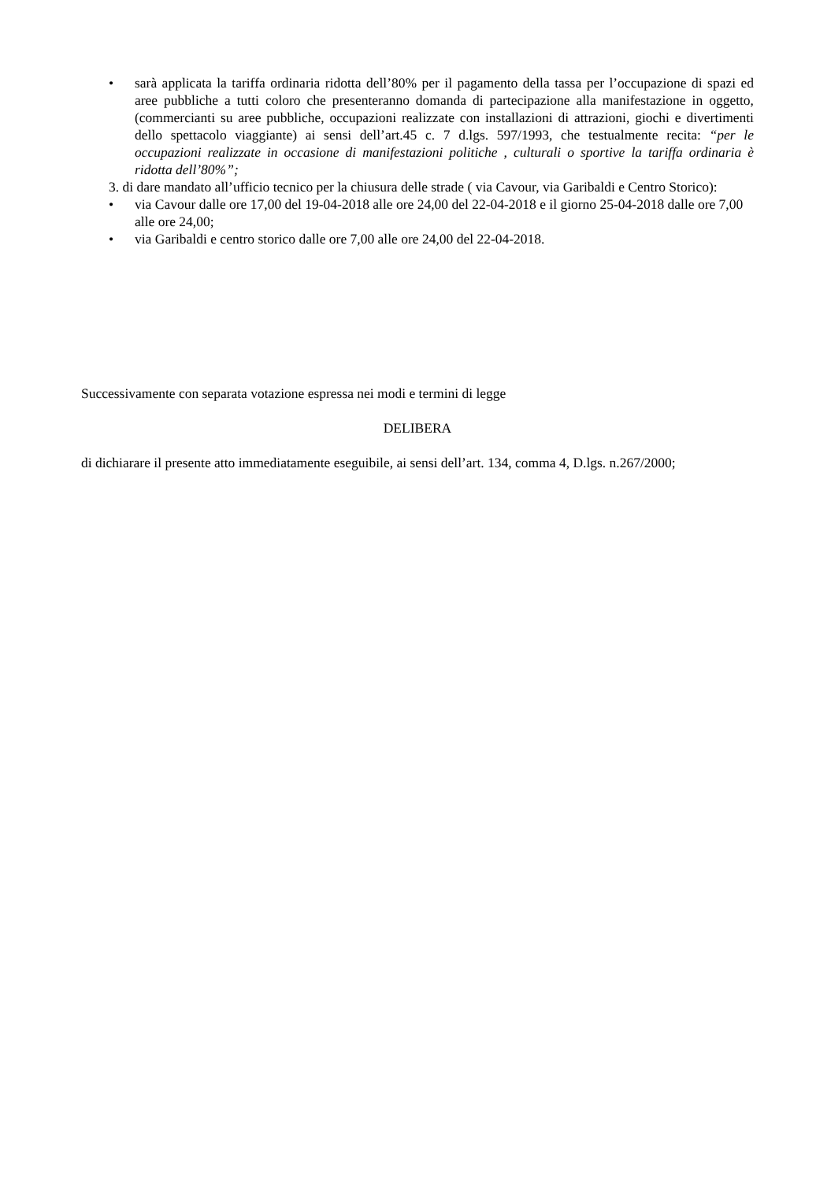• sarà applicata la tariffa ordinaria ridotta dell’80% per il pagamento della tassa per l’occupazione di spazi ed aree pubbliche a tutti coloro che presenteranno domanda di partecipazione alla manifestazione in oggetto, (commercianti su aree pubbliche, occupazioni realizzate con installazioni di attrazioni, giochi e divertimenti dello spettacolo viaggiante) ai sensi dell’art.45 c. 7 d.lgs. 597/1993, che testualmente recita: “per le occupazioni realizzate in occasione di manifestazioni politiche , culturali o sportive la tariffa ordinaria è ridotta dell’80%”;
3. di dare mandato all’ufficio tecnico per la chiusura delle strade ( via Cavour, via Garibaldi e Centro Storico):
• via Cavour dalle ore 17,00 del 19-04-2018 alle ore 24,00 del 22-04-2018 e il giorno 25-04-2018 dalle ore 7,00 alle ore 24,00;
• via Garibaldi e centro storico dalle ore 7,00 alle ore 24,00 del 22-04-2018.
Successivamente con separata votazione espressa nei modi e termini di legge
DELIBERA
di dichiarare il presente atto immediatamente eseguibile, ai sensi dell’art. 134, comma 4, D.lgs. n.267/2000;